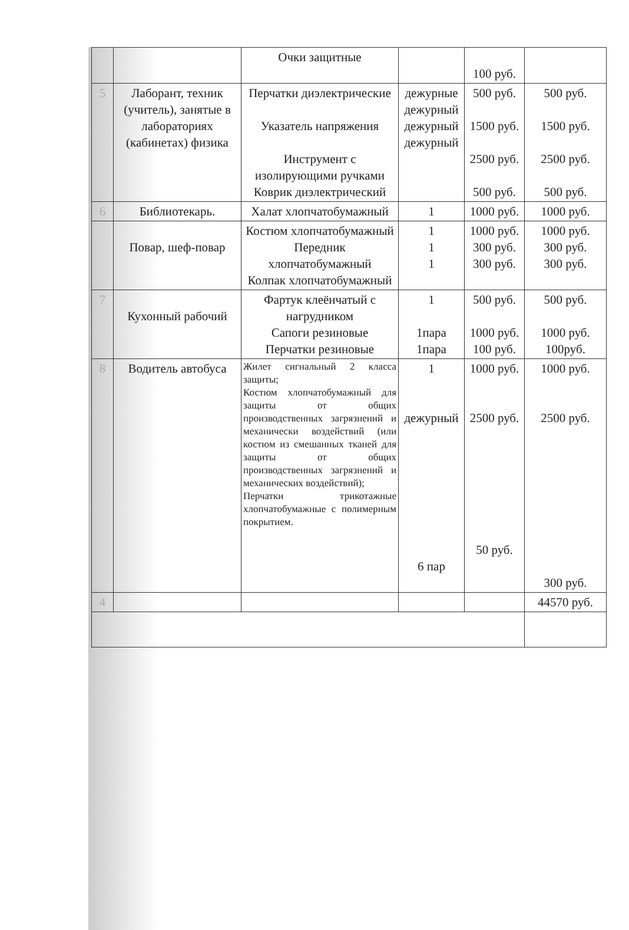| | | Очки защитные | | 100 руб. | |
| 5 | Лаборант, техник (учитель), занятые в лабораториях (кабинетах) физика | Перчатки диэлектрические Указатель напряжения Инструмент с изолирующими ручками Коврик диэлектрический | дежурные дежурный дежурный дежурный | 500 руб. 1500 руб. 2500 руб. 500 руб. | 500 руб. 1500 руб. 2500 руб. 500 руб. |
| 6 | Библиотекарь. | Халат хлопчатобумажный | 1 | 1000 руб. | 1000 руб. |
| | Повар, шеф-повар | Костюм хлопчатобумажный Передник хлопчатобумажный Колпак хлопчатобумажный | 1 1 1 | 1000 руб. 300 руб. 300 руб. | 1000 руб. 300 руб. 300 руб. |
| 7 | Кухонный рабочий | Фартук клеёнчатый с нагрудником Сапоги резиновые Перчатки резиновые | 1 1пара 1пара | 500 руб. 1000 руб. 100 руб. | 500 руб. 1000 руб. 100руб. |
| 8 | Водитель автобуса | Жилет сигнальный 2 класса защиты; Костюм хлопчатобумажный для защиты от общих производственных загрязнений и механически воздействий (или костюм из смешанных тканей для защиты от общих производственных загрязнений и механических воздействий); Перчатки трикотажные хлопчатобумажные с полимерным покрытием. | 1 дежурный 6 пар | 1000 руб. 2500 руб. 50 руб. | 1000 руб. 2500 руб. 300 руб. |
| 4 | | | | | 44570 руб. |